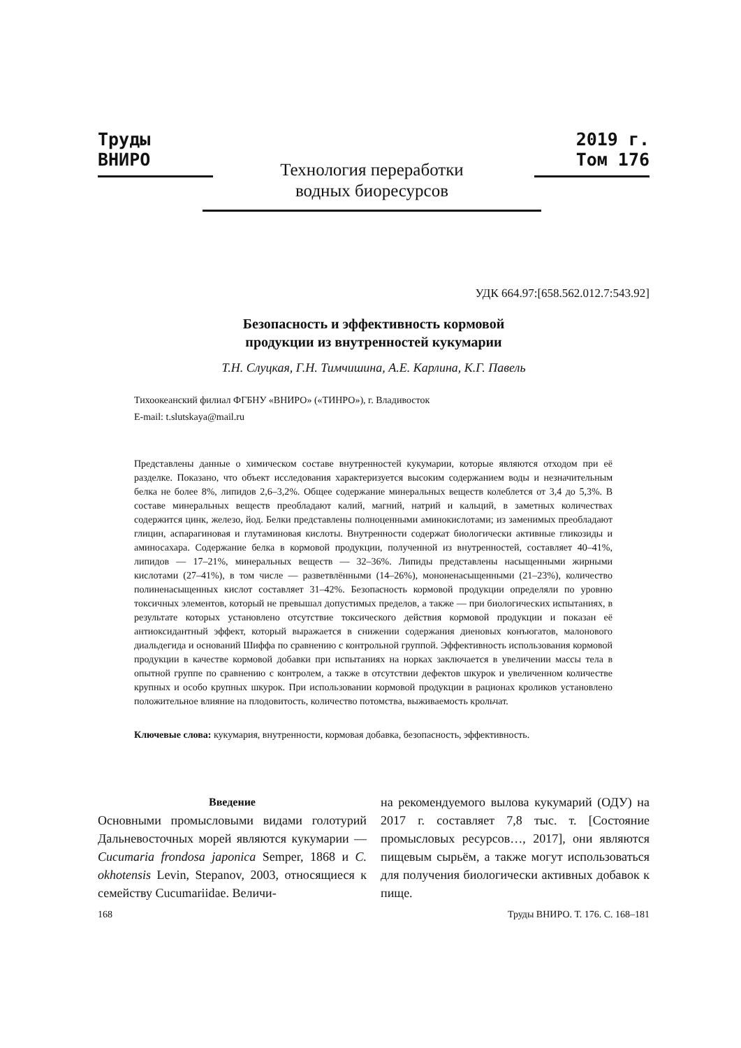Труды ВНИРО 2019 г. Том 176
Технология переработки
водных биоресурсов
УДК 664.97:[658.562.012.7:543.92]
Безопасность и эффективность кормовой
продукции из внутренностей кукумарии
Т.Н. Слуцкая, Г.Н. Тимчишина, А.Е. Карлина, К.Г. Павель
Тихоокеанский филиал ФГБНУ «ВНИРО» («ТИНРО»), г. Владивосток
E-mail: t.slutskaya@mail.ru
Представлены данные о химическом составе внутренностей кукумарии, которые являются отходом при её разделке. Показано, что объект исследования характеризуется высоким содержанием воды и незначительным белка не более 8%, липидов 2,6–3,2%. Общее содержание минеральных веществ колеблется от 3,4 до 5,3%. В составе минеральных веществ преобладают калий, магний, натрий и кальций, в заметных количествах содержится цинк, железо, йод. Белки представлены полноценными аминокислотами; из заменимых преобладают глицин, аспарагиновая и глутаминовая кислоты. Внутренности содержат биологически активные гликозиды и аминосахара. Содержание белка в кормовой продукции, полученной из внутренностей, составляет 40–41%, липидов — 17–21%, минеральных веществ — 32–36%. Липиды представлены насыщенными жирными кислотами (27–41%), в том числе — разветвлёнными (14–26%), мононенасыщенными (21–23%), количество полиненасыщенных кислот составляет 31–42%. Безопасность кормовой продукции определяли по уровню токсичных элементов, который не превышал допустимых пределов, а также — при биологических испытаниях, в результате которых установлено отсутствие токсического действия кормовой продукции и показан её антиоксидантный эффект, который выражается в снижении содержания диеновых конъюгатов, малонового диальдегида и оснований Шиффа по сравнению с контрольной группой. Эффективность использования кормовой продукции в качестве кормовой добавки при испытаниях на норках заключается в увеличении массы тела в опытной группе по сравнению с контролем, а также в отсутствии дефектов шкурок и увеличенном количестве крупных и особо крупных шкурок. При использовании кормовой продукции в рационах кроликов установлено положительное влияние на плодовитость, количество потомства, выживаемость крольчат.
Ключевые слова: кукумария, внутренности, кормовая добавка, безопасность, эффективность.
Введение
Основными промысловыми видами голотурий Дальневосточных морей являются кукумарии — Cucumaria frondosa japonica Semper, 1868 и C. okhotensis Levin, Stepanov, 2003, относящиеся к семейству Cucumariidae. Величи-
на рекомендуемого вылова кукумарий (ОДУ) на 2017 г. составляет 7,8 тыс. т. [Состояние промысловых ресурсов…, 2017], они являются пищевым сырьём, а также могут использоваться для получения биологически активных добавок к пище.
168 Труды ВНИРО. Т. 176. С. 168–181